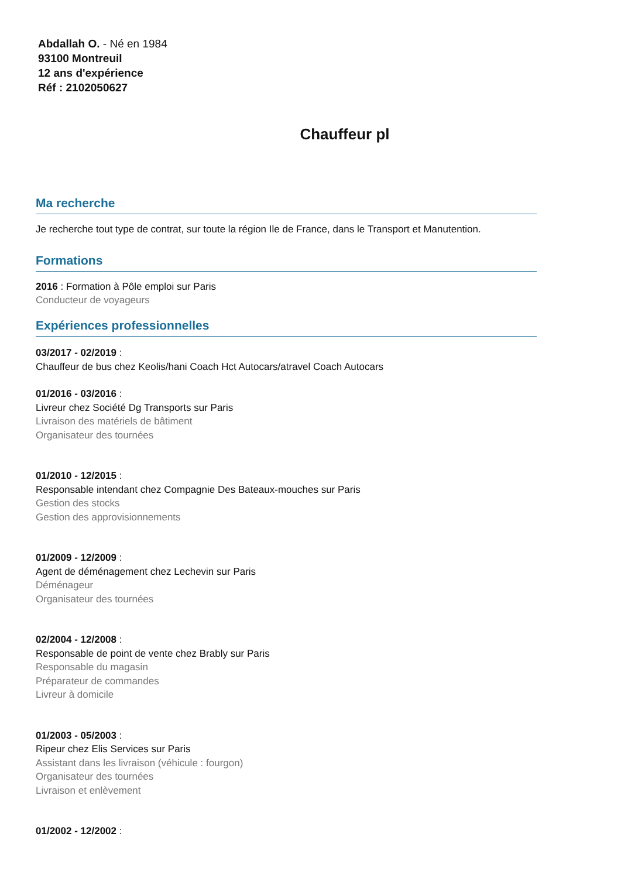Abdallah O. - Né en 1984
93100 Montreuil
12 ans d'expérience
Réf : 2102050627
Chauffeur pl
Ma recherche
Je recherche tout type de contrat, sur toute la région Ile de France, dans le Transport et Manutention.
Formations
2016 : Formation à Pôle emploi sur Paris
Conducteur de voyageurs
Expériences professionnelles
03/2017 - 02/2019 :
Chauffeur de bus chez Keolis/hani Coach Hct Autocars/atravel Coach Autocars
01/2016 - 03/2016 :
Livreur chez Société Dg Transports sur Paris
Livraison des matériels de bâtiment
Organisateur des tournées
01/2010 - 12/2015 :
Responsable intendant chez Compagnie Des Bateaux-mouches sur Paris
Gestion des stocks
Gestion des approvisionnements
01/2009 - 12/2009 :
Agent de déménagement chez Lechevin sur Paris
Déménageur
Organisateur des tournées
02/2004 - 12/2008 :
Responsable de point de vente chez Brably sur Paris
Responsable du magasin
Préparateur de commandes
Livreur à domicile
01/2003 - 05/2003 :
Ripeur chez Elis Services sur Paris
Assistant dans les livraison (véhicule : fourgon)
Organisateur des tournées
Livraison et enlèvement
01/2002 - 12/2002 :